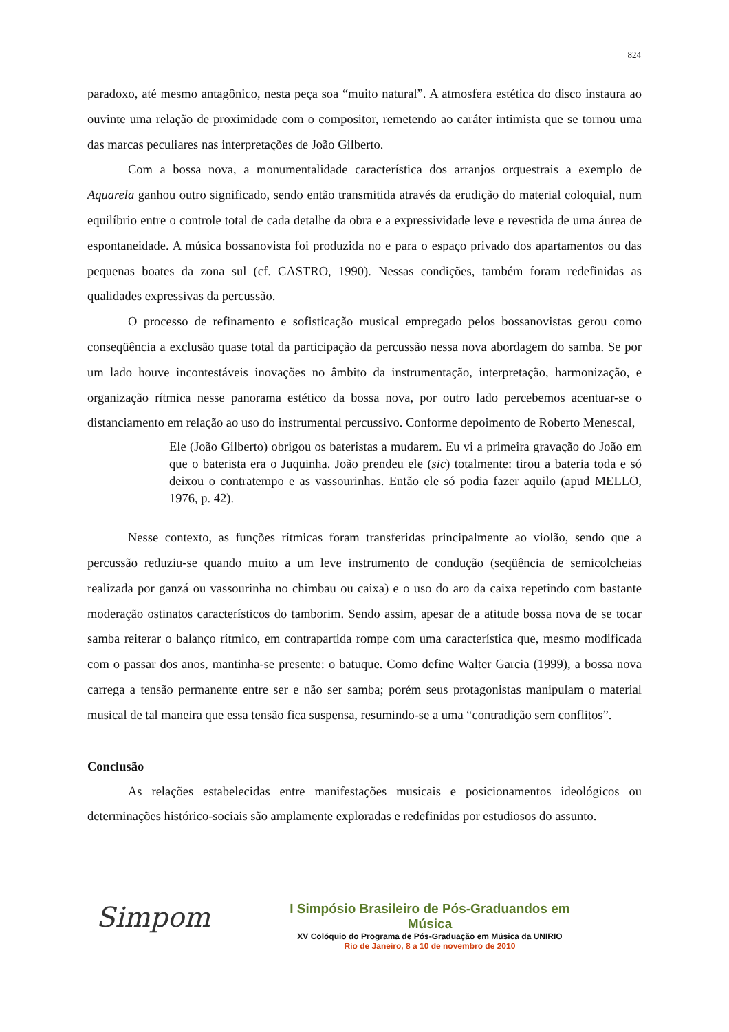824
paradoxo, até mesmo antagônico, nesta peça soa “muito natural”. A atmosfera estética do disco instaura ao ouvinte uma relação de proximidade com o compositor, remetendo ao caráter intimista que se tornou uma das marcas peculiares nas interpretações de João Gilberto.
Com a bossa nova, a monumentalidade característica dos arranjos orquestrais a exemplo de Aquarela ganhou outro significado, sendo então transmitida através da erudição do material coloquial, num equilíbrio entre o controle total de cada detalhe da obra e a expressividade leve e revestida de uma áurea de espontaneidade. A música bossanovista foi produzida no e para o espaço privado dos apartamentos ou das pequenas boates da zona sul (cf. CASTRO, 1990). Nessas condições, também foram redefinidas as qualidades expressivas da percussão.
O processo de refinamento e sofisticação musical empregado pelos bossanovistas gerou como conseqüência a exclusão quase total da participação da percussão nessa nova abordagem do samba. Se por um lado houve incontestáveis inovações no âmbito da instrumentação, interpretação, harmonização, e organização rítmica nesse panorama estético da bossa nova, por outro lado percebemos acentuar-se o distanciamento em relação ao uso do instrumental percussivo. Conforme depoimento de Roberto Menescal,
Ele (João Gilberto) obrigou os bateristas a mudarem. Eu vi a primeira gravação do João em que o baterista era o Juquinha. João prendeu ele (sic) totalmente: tirou a bateria toda e só deixou o contratempo e as vassourinhas. Então ele só podia fazer aquilo (apud MELLO, 1976, p. 42).
Nesse contexto, as funções rítmicas foram transferidas principalmente ao violão, sendo que a percussão reduziu-se quando muito a um leve instrumento de condução (seqüência de semicolcheias realizada por ganzá ou vassourinha no chimbau ou caixa) e o uso do aro da caixa repetindo com bastante moderação ostinatos característicos do tamborim. Sendo assim, apesar de a atitude bossa nova de se tocar samba reiterar o balanço rítmico, em contrapartida rompe com uma característica que, mesmo modificada com o passar dos anos, mantinha-se presente: o batuque. Como define Walter Garcia (1999), a bossa nova carrega a tensão permanente entre ser e não ser samba; porém seus protagonistas manipulam o material musical de tal maneira que essa tensão fica suspensa, resumindo-se a uma “contradição sem conflitos”.
Conclusão
As relações estabelecidas entre manifestações musicais e posicionamentos ideológicos ou determinações histórico-sociais são amplamente exploradas e redefinidas por estudiosos do assunto.
Simpom
I Simpósio Brasileiro de Pós-Graduandos em Música
XV Colóquio do Programa de Pós-Graduação em Música da UNIRIO
Rio de Janeiro, 8 a 10 de novembro de 2010